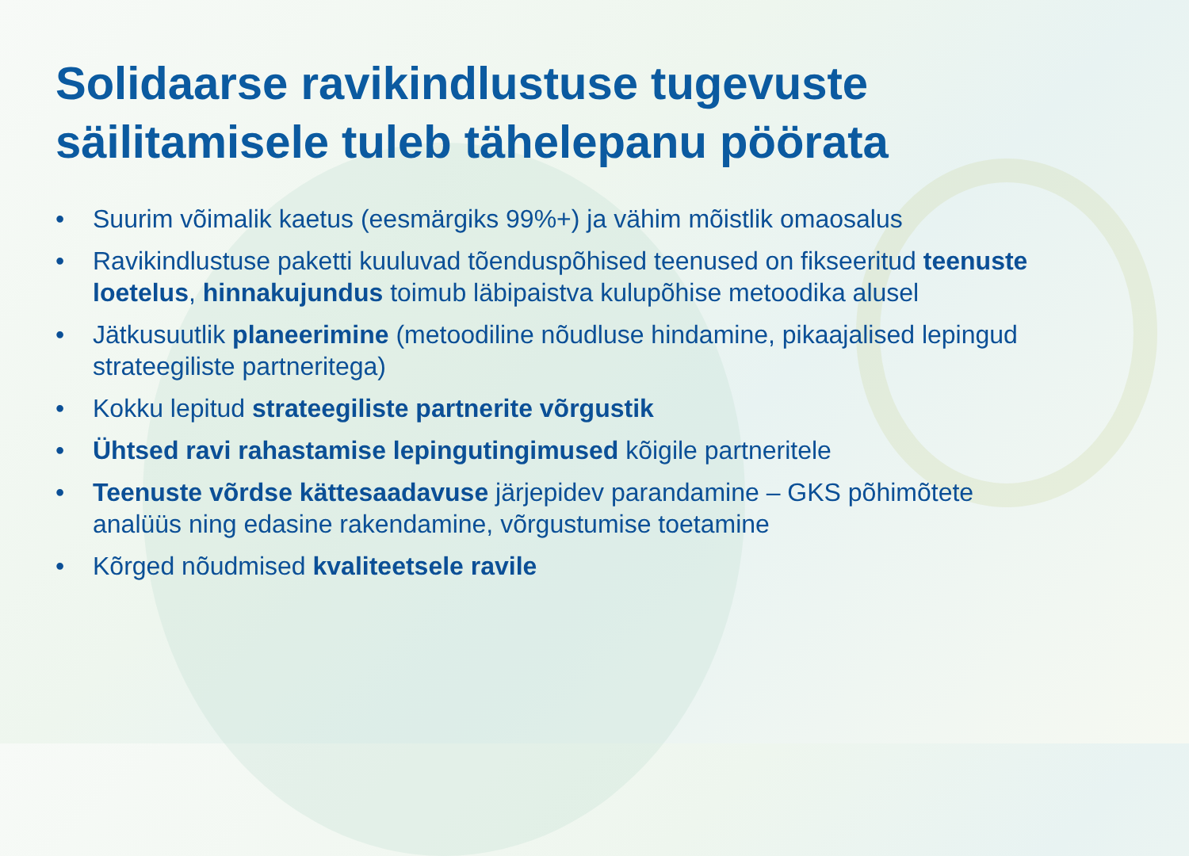Solidaarse ravikindlustuse tugevuste
säilitamisele tuleb tähelepanu pöörata
• Suurim võimalik kaetus (eesmärgiks 99%+) ja vähim mõistlik omaosalus
• Ravikindlustuse paketti kuuluvad tõenduspõhised teenused on fikseeritud teenuste loetelus, hinnakujundus toimub läbipaistva kulupõhise metoodika alusel
• Jätkusuutlik planeerimine (metoodiline nõudluse hindamine, pikaajalised lepingud strateegiliste partneritega)
• Kokku lepitud strateegiliste partnerite võrgustik
• Ühtsed ravi rahastamise lepingutingimused kõigile partneritele
• Teenuste võrdse kättesaadavuse järjepidev parandamine – GKS põhimõtete analüüs ning edasine rakendamine, võrgustumise toetamine
• Kõrged nõudmised kvaliteetsele ravile